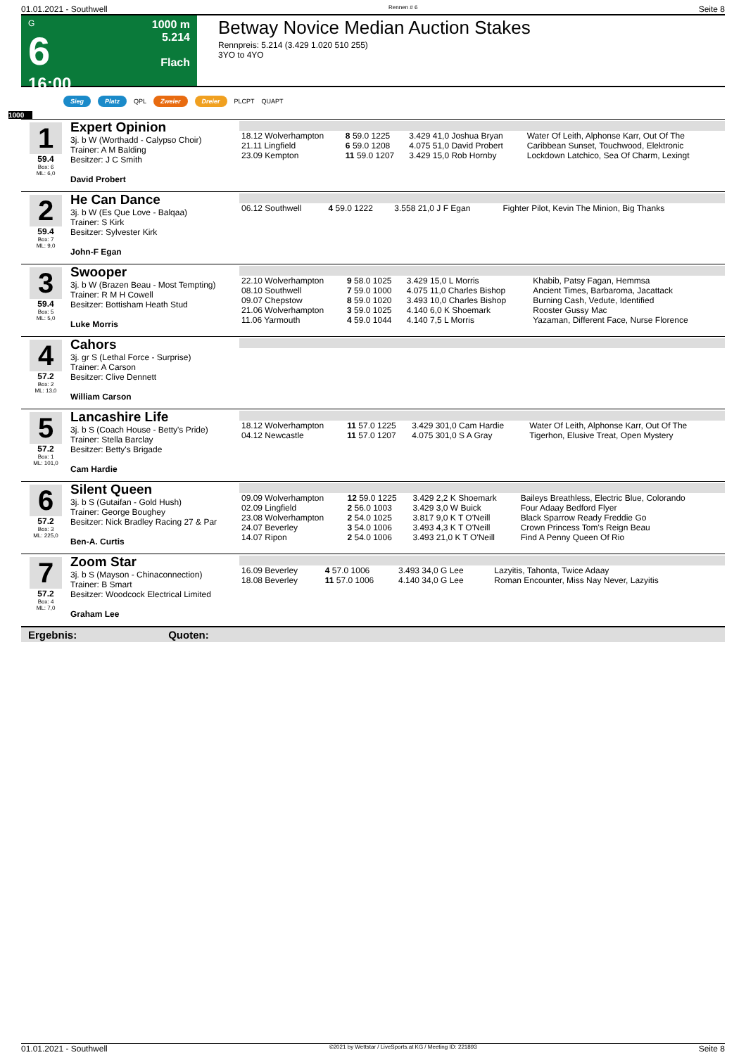01.01.2021 - Southwell Rennen # 6 Seite 8
G
6
16:00
1000 m
5.214
Flach
Betway Novice Median Auction Stakes
Rennpreis: 5.214 (3.429 1.020 510 255)
3YO to 4YO
Sieg Platz QPL Zweier Dreier PLCPT QUAPT
1000
1
59.4
Box: 6
ML: 6,0
Expert Opinion
3j. b W (Worthadd - Calypso Choir)
Trainer: A M Balding
Besitzer: J C Smith
David Probert
| 18.12 Wolverhampton | 8 59.0 1225 | 3.429 41,0 Joshua Bryan | Water Of Leith, Alphonse Karr, Out Of The |
| 21.11 Lingfield | 6 59.0 1208 | 4.075 51,0 David Probert | Caribbean Sunset, Touchwood, Elektronic |
| 23.09 Kempton | 11 59.0 1207 | 3.429 15,0 Rob Hornby | Lockdown Latchico, Sea Of Charm, Lexingt |
2
59.4
Box: 7
ML: 9,0
He Can Dance
3j. b W (Es Que Love - Balqaa)
Trainer: S Kirk
Besitzer: Sylvester Kirk
John-F Egan
| 06.12 Southwell | 4 59.0 1222 | 3.558 21,0 J F Egan | Fighter Pilot, Kevin The Minion, Big Thanks |
3
59.4
Box: 5
ML: 5,0
Swooper
3j. b W (Brazen Beau - Most Tempting)
Trainer: R M H Cowell
Besitzer: Bottisham Heath Stud
Luke Morris
| 22.10 Wolverhampton | 9 58.0 1025 | 3.429 15,0 L Morris | Khabib, Patsy Fagan, Hemmsa |
| 08.10 Southwell | 7 59.0 1000 | 4.075 11,0 Charles Bishop | Ancient Times, Barbaroma, Jacattack |
| 09.07 Chepstow | 8 59.0 1020 | 3.493 10,0 Charles Bishop | Burning Cash, Vedute, Identified |
| 21.06 Wolverhampton | 3 59.0 1025 | 4.140 6,0 K Shoemark | Rooster Gussy Mac |
| 11.06 Yarmouth | 4 59.0 1044 | 4.140 7,5 L Morris | Yazaman, Different Face, Nurse Florence |
4
57.2
Box: 2
ML: 13,0
Cahors
3j. gr S (Lethal Force - Surprise)
Trainer: A Carson
Besitzer: Clive Dennett
William Carson
5
57.2
Box: 1
ML: 101,0
Lancashire Life
3j. b S (Coach House - Betty's Pride)
Trainer: Stella Barclay
Besitzer: Betty's Brigade
Cam Hardie
| 18.12 Wolverhampton | 11 57.0 1225 | 3.429 301,0 Cam Hardie | Water Of Leith, Alphonse Karr, Out Of The |
| 04.12 Newcastle | 11 57.0 1207 | 4.075 301,0 S A Gray | Tigerhon, Elusive Treat, Open Mystery |
6
57.2
Box: 3
ML: 225,0
Silent Queen
3j. b S (Gutaifan - Gold Hush)
Trainer: George Boughey
Besitzer: Nick Bradley Racing 27 & Par
Ben-A. Curtis
| 09.09 Wolverhampton | 12 59.0 1225 | 3.429 2,2 K Shoemark | Baileys Breathless, Electric Blue, Colorando |
| 02.09 Lingfield | 2 56.0 1003 | 3.429 3,0 W Buick | Four Adaay Bedford Flyer |
| 23.08 Wolverhampton | 2 54.0 1025 | 3.817 9,0 K T O'Neill | Black Sparrow Ready Freddie Go |
| 24.07 Beverley | 3 54.0 1006 | 3.493 4,3 K T O'Neill | Crown Princess Tom's Reign Beau |
| 14.07 Ripon | 2 54.0 1006 | 3.493 21,0 K T O'Neill | Find A Penny Queen Of Rio |
7
57.2
Box: 4
ML: 7,0
Zoom Star
3j. b S (Mayson - Chinaconnection)
Trainer: B Smart
Besitzer: Woodcock Electrical Limited
Graham Lee
| 16.09 Beverley | 4 57.0 1006 | 3.493 34,0 G Lee | Lazyitis, Tahonta, Twice Adaay |
| 18.08 Beverley | 11 57.0 1006 | 4.140 34,0 G Lee | Roman Encounter, Miss Nay Never, Lazyitis |
Ergebnis: Quoten:
01.01.2021 - Southwell ©2021 by Wettstar / LiveSports.at KG / Meeting ID: 221893 Seite 8